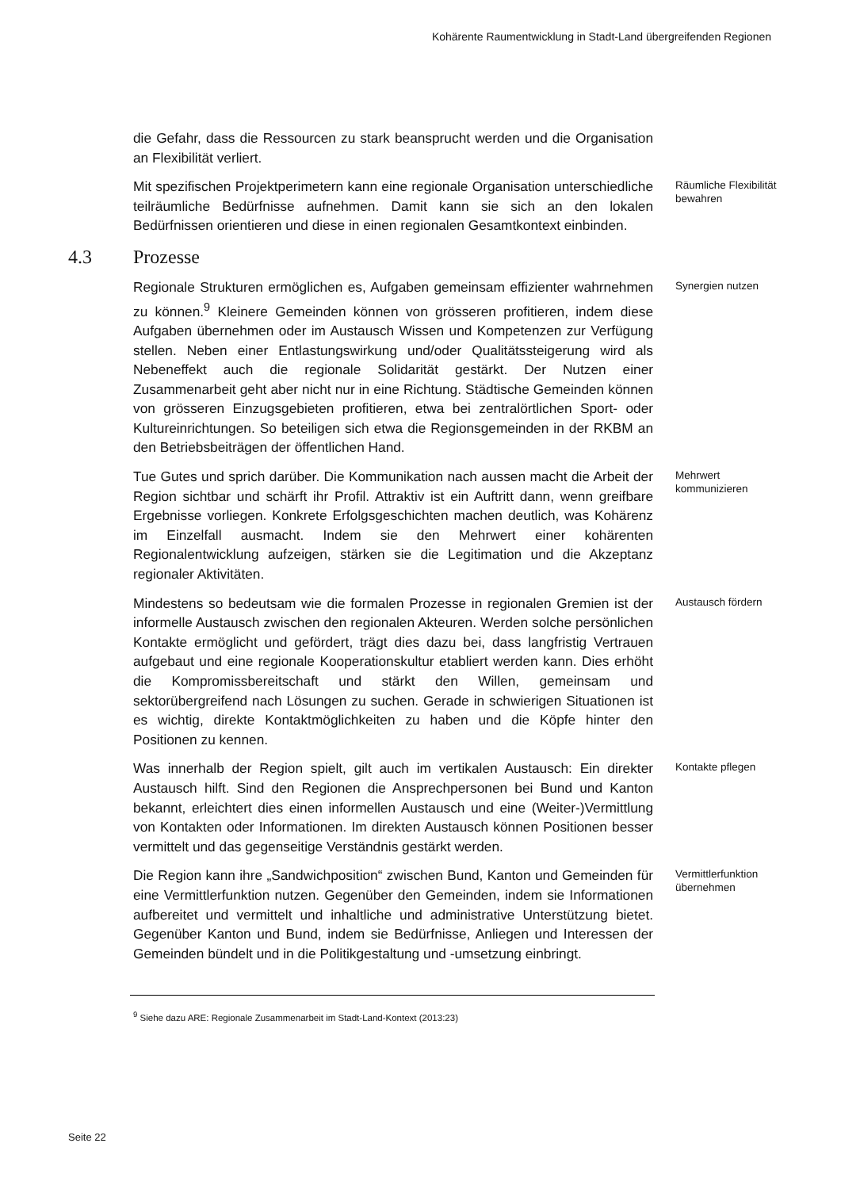Kohärente Raumentwicklung in Stadt-Land übergreifenden Regionen
die Gefahr, dass die Ressourcen zu stark beansprucht werden und die Organisation an Flexibilität verliert.
Mit spezifischen Projektperimetern kann eine regionale Organisation unterschiedliche teilräumliche Bedürfnisse aufnehmen. Damit kann sie sich an den lokalen Bedürfnissen orientieren und diese in einen regionalen Gesamtkontext einbinden.
Räumliche Flexibilität bewahren
4.3 Prozesse
Regionale Strukturen ermöglichen es, Aufgaben gemeinsam effizienter wahrnehmen zu können.<sup>9</sup> Kleinere Gemeinden können von grösseren profitieren, indem diese Aufgaben übernehmen oder im Austausch Wissen und Kompetenzen zur Verfügung stellen. Neben einer Entlastungswirkung und/oder Qualitätssteigerung wird als Nebeneffekt auch die regionale Solidarität gestärkt. Der Nutzen einer Zusammenarbeit geht aber nicht nur in eine Richtung. Städtische Gemeinden können von grösseren Einzugsgebieten profitieren, etwa bei zentralörtlichen Sport- oder Kultureinrichtungen. So beteiligen sich etwa die Regionsgemeinden in der RKBM an den Betriebsbeiträgen der öffentlichen Hand.
Synergien nutzen
Tue Gutes und sprich darüber. Die Kommunikation nach aussen macht die Arbeit der Region sichtbar und schärft ihr Profil. Attraktiv ist ein Auftritt dann, wenn greifbare Ergebnisse vorliegen. Konkrete Erfolgsgeschichten machen deutlich, was Kohärenz im Einzelfall ausmacht. Indem sie den Mehrwert einer kohärenten Regionalentwicklung aufzeigen, stärken sie die Legitimation und die Akzeptanz regionaler Aktivitäten.
Mehrwert kommunizieren
Mindestens so bedeutsam wie die formalen Prozesse in regionalen Gremien ist der informelle Austausch zwischen den regionalen Akteuren. Werden solche persönlichen Kontakte ermöglicht und gefördert, trägt dies dazu bei, dass langfristig Vertrauen aufgebaut und eine regionale Kooperationskultur etabliert werden kann. Dies erhöht die Kompromissbereitschaft und stärkt den Willen, gemeinsam und sektorübergreifend nach Lösungen zu suchen. Gerade in schwierigen Situationen ist es wichtig, direkte Kontaktmöglichkeiten zu haben und die Köpfe hinter den Positionen zu kennen.
Austausch fördern
Was innerhalb der Region spielt, gilt auch im vertikalen Austausch: Ein direkter Austausch hilft. Sind den Regionen die Ansprechpersonen bei Bund und Kanton bekannt, erleichtert dies einen informellen Austausch und eine (Weiter-)Vermittlung von Kontakten oder Informationen. Im direkten Austausch können Positionen besser vermittelt und das gegenseitige Verständnis gestärkt werden.
Kontakte pflegen
Die Region kann ihre „Sandwichposition“ zwischen Bund, Kanton und Gemeinden für eine Vermittlerfunktion nutzen. Gegenüber den Gemeinden, indem sie Informationen aufbereitet und vermittelt und inhaltliche und administrative Unterstützung bietet. Gegenüber Kanton und Bund, indem sie Bedürfnisse, Anliegen und Interessen der Gemeinden bündelt und in die Politikgestaltung und -umsetzung einbringt.
Vermittlerfunktion übernehmen
<sup>9</sup> Siehe dazu ARE: Regionale Zusammenarbeit im Stadt-Land-Kontext (2013:23)
Seite 22